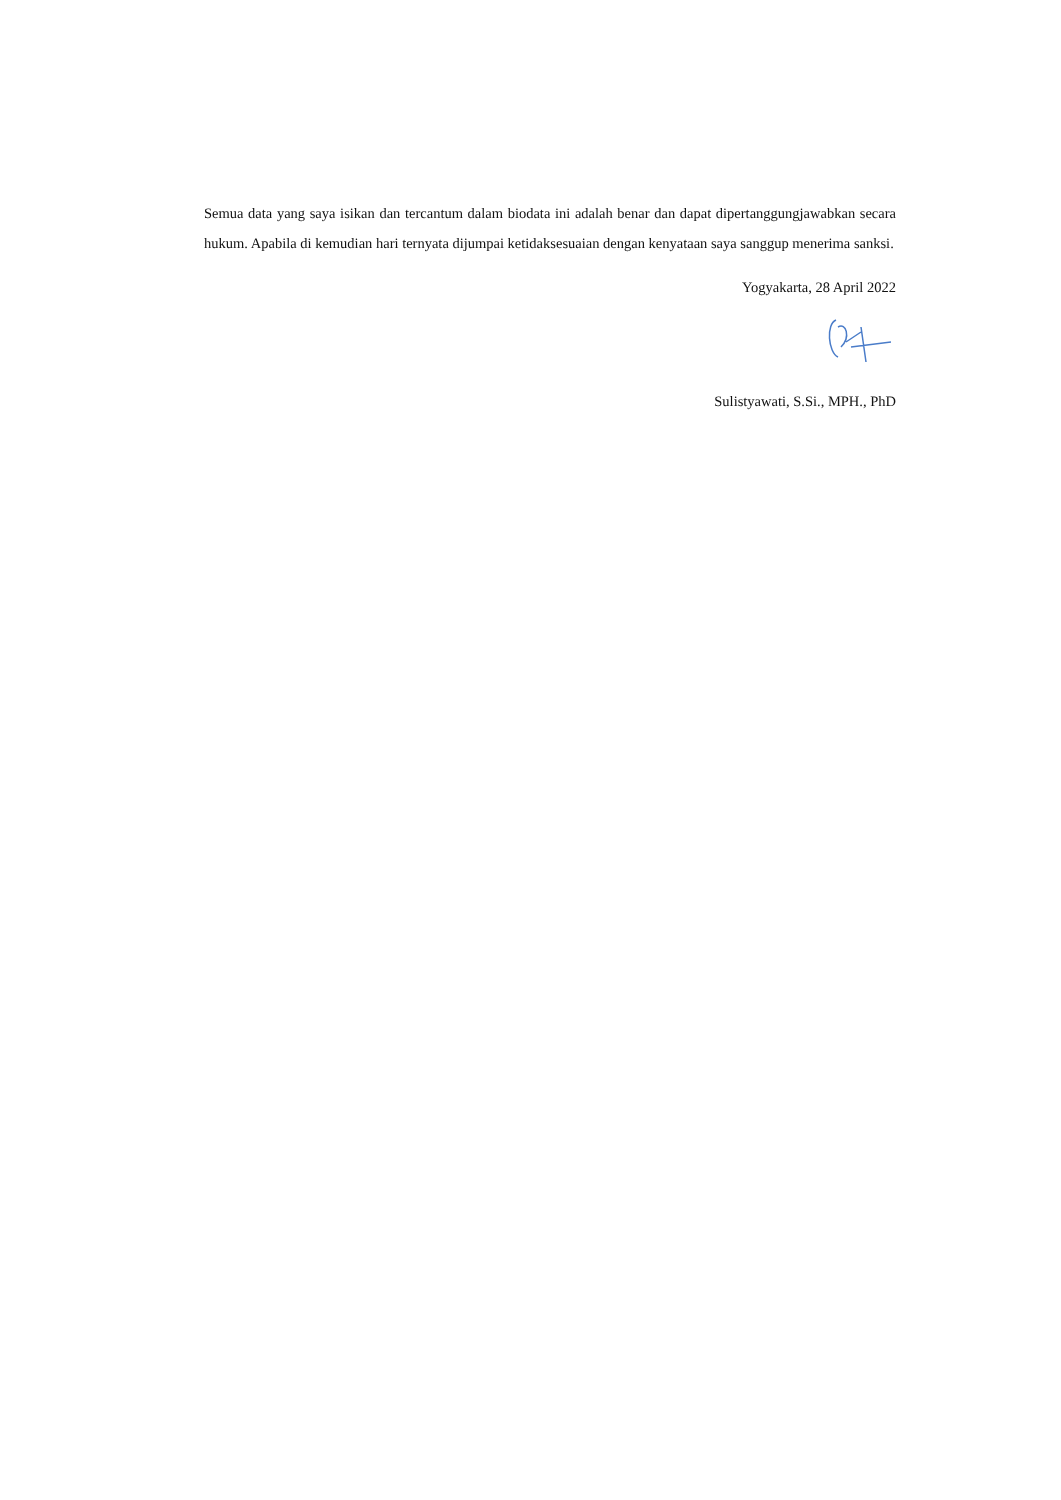Semua data yang saya isikan dan tercantum dalam biodata ini adalah benar dan dapat dipertanggungjawabkan secara hukum. Apabila di kemudian hari ternyata dijumpai ketidaksesuaian dengan kenyataan saya sanggup menerima sanksi.
Yogyakarta, 28 April 2022
Sulistyawati, S.Si., MPH., PhD